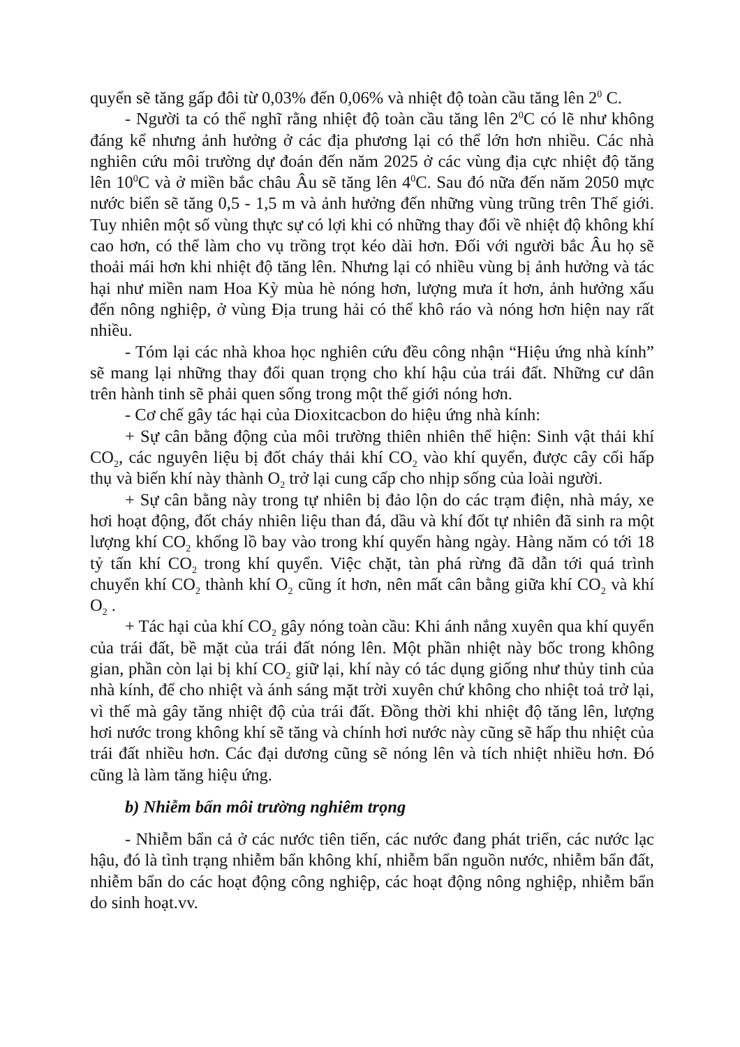quyển sẽ tăng gấp đôi từ 0,03% đến 0,06% và nhiệt độ toàn cầu tăng lên 2<sup>0</sup> C.
- Người ta có thể nghĩ rằng nhiệt độ toàn cầu tăng lên 2<sup>0</sup>C có lẽ như không đáng kể nhưng ảnh hưởng ở các địa phương lại có thể lớn hơn nhiều. Các nhà nghiên cứu môi trường dự đoán đến năm 2025 ở các vùng địa cực nhiệt độ tăng lên 10<sup>0</sup>C và ở miền bắc châu Âu sẽ tăng lên 4<sup>0</sup>C. Sau đó nữa đến năm 2050 mực nước biển sẽ tăng 0,5 - 1,5 m và ảnh hưởng đến những vùng trũng trên Thế giới. Tuy nhiên một số vùng thực sự có lợi khi có những thay đổi về nhiệt độ không khí cao hơn, có thể làm cho vụ trồng trọt kéo dài hơn. Đối với người bắc Âu họ sẽ thoải mái hơn khi nhiệt độ tăng lên. Nhưng lại có nhiều vùng bị ảnh hưởng và tác hại như miền nam Hoa Kỳ mùa hè nóng hơn, lượng mưa ít hơn, ảnh hưởng xấu đến nông nghiệp, ở vùng Địa trung hải có thể khô ráo và nóng hơn hiện nay rất nhiều.
- Tóm lại các nhà khoa học nghiên cứu đều công nhận “Hiệu ứng nhà kính” sẽ mang lại những thay đổi quan trọng cho khí hậu của trái đất. Những cư dân trên hành tinh sẽ phải quen sống trong một thế giới nóng hơn.
- Cơ chế gây tác hại của Dioxitcacbon do hiệu ứng nhà kính:
+ Sự cân bằng động của môi trường thiên nhiên thể hiện: Sinh vật thải khí CO<sub>2</sub>, các nguyên liệu bị đốt cháy thải khí CO<sub>2</sub> vào khí quyển, được cây cối hấp thụ và biến khí này thành O<sub>2</sub> trở lại cung cấp cho nhịp sống của loài người.
+ Sự cân bằng này trong tự nhiên bị đảo lộn do các trạm điện, nhà máy, xe hơi hoạt động, đốt cháy nhiên liệu than đá, dầu và khí đốt tự nhiên đã sinh ra một lượng khí CO<sub>2</sub> khổng lồ bay vào trong khí quyển hàng ngày. Hàng năm có tới 18 tỷ tấn khí CO<sub>2</sub> trong khí quyển. Việc chặt, tàn phá rừng đã dẫn tới quá trình chuyển khí CO<sub>2</sub> thành khí O<sub>2</sub> cũng ít hơn, nên mất cân bằng giữa khí CO<sub>2</sub> và khí O<sub>2</sub> .
+ Tác hại của khí CO<sub>2</sub> gây nóng toàn cầu: Khi ánh nắng xuyên qua khí quyển của trái đất, bề mặt của trái đất nóng lên. Một phần nhiệt này bốc trong không gian, phần còn lại bị khí CO<sub>2</sub> giữ lại, khí này có tác dụng giống như thủy tinh của nhà kính, để cho nhiệt và ánh sáng mặt trời xuyên chứ không cho nhiệt toả trở lại, vì thế mà gây tăng nhiệt độ của trái đất. Đồng thời khi nhiệt độ tăng lên, lượng hơi nước trong không khí sẽ tăng và chính hơi nước này cũng sẽ hấp thu nhiệt của trái đất nhiều hơn. Các đại dương cũng sẽ nóng lên và tích nhiệt nhiều hơn. Đó cũng là làm tăng hiệu ứng.
b) Nhiễm bẩn môi trường nghiêm trọng
- Nhiễm bẩn cả ở các nước tiên tiến, các nước đang phát triển, các nước lạc hậu, đó là tình trạng nhiễm bẩn không khí, nhiễm bẩn nguồn nước, nhiễm bẩn đất, nhiễm bẩn do các hoạt động công nghiệp, các hoạt động nông nghiệp, nhiễm bẩn do sinh hoạt.vv.